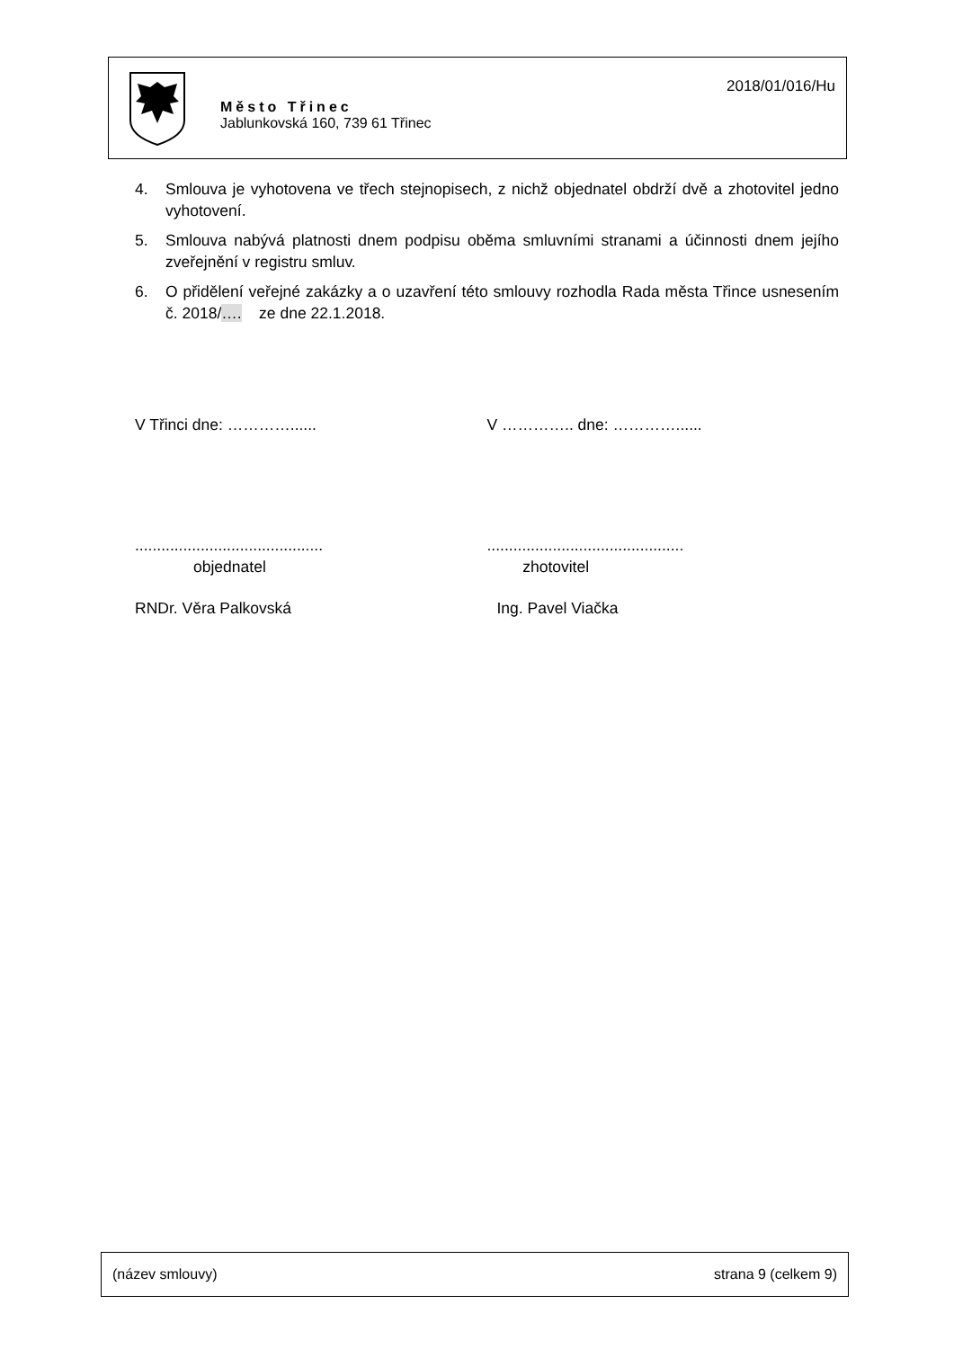Město Třinec
Jablunkovská 160, 739 61 Třinec
2018/01/016/Hu
4. Smlouva je vyhotovena ve třech stejnopisech, z nichž objednatel obdrží dvě a zhotovitel jedno vyhotovení.
5. Smlouva nabývá platnosti dnem podpisu oběma smluvními stranami a účinnosti dnem jejího zveřejnění v registru smluv.
6. O přidělení veřejné zakázky a o uzavření této smlouvy rozhodla Rada města Třince usnesením č. 2018/…. ze dne 22.1.2018.
V Třinci dne: …………...... V ………….. dne: …………......
........................................... .............................................
objednatel zhotovitel
RNDr. Věra Palkovská Ing. Pavel Viačka
(název smlouvy) strana 9 (celkem 9)